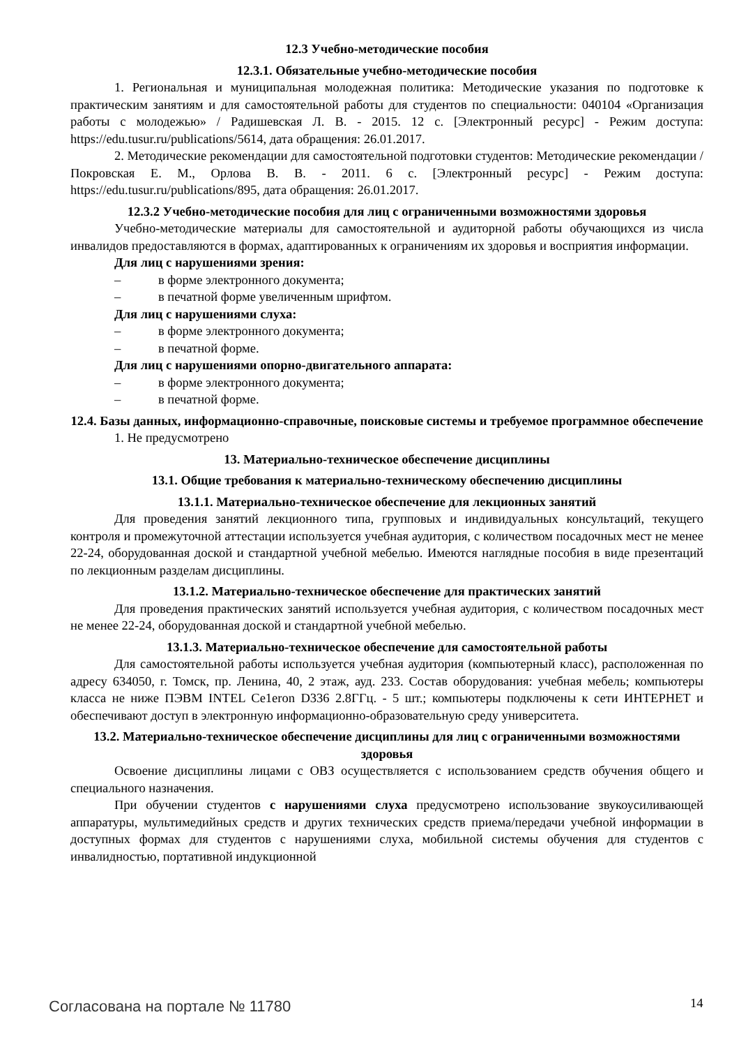12.3 Учебно-методические пособия
12.3.1. Обязательные учебно-методические пособия
1. Региональная и муниципальная молодежная политика: Методические указания по подготовке к практическим занятиям и для самостоятельной работы для студентов по специальности: 040104 «Организация работы с молодежью» / Радишевская Л. В. - 2015. 12 с. [Электронный ресурс] - Режим доступа: https://edu.tusur.ru/publications/5614, дата обращения: 26.01.2017.
2. Методические рекомендации для самостоятельной подготовки студентов: Методические рекомендации / Покровская Е. М., Орлова В. В. - 2011. 6 с. [Электронный ресурс] - Режим доступа: https://edu.tusur.ru/publications/895, дата обращения: 26.01.2017.
12.3.2 Учебно-методические пособия для лиц с ограниченными возможностями здоровья
Учебно-методические материалы для самостоятельной и аудиторной работы обучающихся из числа инвалидов предоставляются в формах, адаптированных к ограничениям их здоровья и восприятия информации.
Для лиц с нарушениями зрения:
– в форме электронного документа;
– в печатной форме увеличенным шрифтом.
Для лиц с нарушениями слуха:
– в форме электронного документа;
– в печатной форме.
Для лиц с нарушениями опорно-двигательного аппарата:
– в форме электронного документа;
– в печатной форме.
12.4. Базы данных, информационно-справочные, поисковые системы и требуемое программное обеспечение
1. Не предусмотрено
13. Материально-техническое обеспечение дисциплины
13.1. Общие требования к материально-техническому обеспечению дисциплины
13.1.1. Материально-техническое обеспечение для лекционных занятий
Для проведения занятий лекционного типа, групповых и индивидуальных консультаций, текущего контроля и промежуточной аттестации используется учебная аудитория, с количеством посадочных мест не менее 22-24, оборудованная доской и стандартной учебной мебелью. Имеются наглядные пособия в виде презентаций по лекционным разделам дисциплины.
13.1.2. Материально-техническое обеспечение для практических занятий
Для проведения практических занятий используется учебная аудитория, с количеством посадочных мест не менее 22-24, оборудованная доской и стандартной учебной мебелью.
13.1.3. Материально-техническое обеспечение для самостоятельной работы
Для самостоятельной работы используется учебная аудитория (компьютерный класс), расположенная по адресу 634050, г. Томск, пр. Ленина, 40, 2 этаж, ауд. 233. Состав оборудования: учебная мебель; компьютеры класса не ниже ПЭВМ INTEL Ce1eron D336 2.8ГГц. - 5 шт.; компьютеры подключены к сети ИНТЕРНЕТ и обеспечивают доступ в электронную информационно-образовательную среду университета.
13.2. Материально-техническое обеспечение дисциплины для лиц с ограниченными возможностями здоровья
Освоение дисциплины лицами с ОВЗ осуществляется с использованием средств обучения общего и специального назначения.
При обучении студентов с нарушениями слуха предусмотрено использование звукоусиливающей аппаратуры, мультимедийных средств и других технических средств приема/передачи учебной информации в доступных формах для студентов с нарушениями слуха, мобильной системы обучения для студентов с инвалидностью, портативной индукционной
Согласована на портале № 11780 14